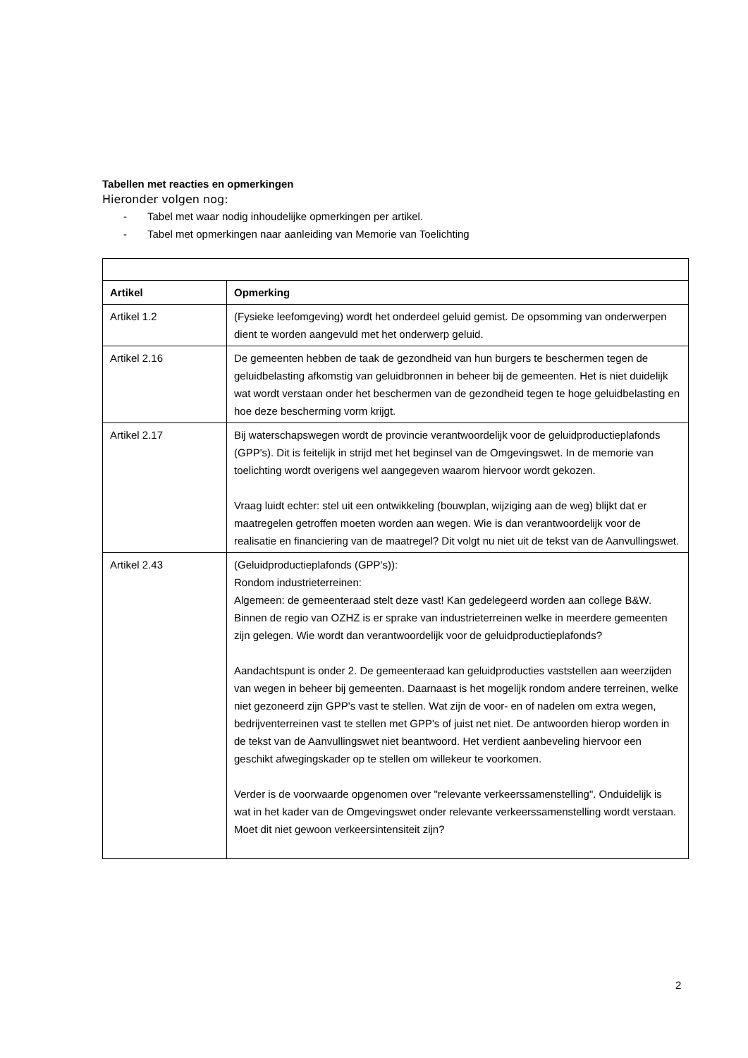Tabellen met reacties en opmerkingen
Hieronder volgen nog:
- Tabel met waar nodig inhoudelijke opmerkingen per artikel.
- Tabel met opmerkingen naar aanleiding van Memorie van Toelichting
| Artikel | Opmerking |
| --- | --- |
| Artikel 1.2 | (Fysieke leefomgeving) wordt het onderdeel geluid gemist. De opsomming van onderwerpen dient te worden aangevuld met het onderwerp geluid. |
| Artikel 2.16 | De gemeenten hebben de taak de gezondheid van hun burgers te beschermen tegen de geluidbelasting afkomstig van geluidbronnen in beheer bij de gemeenten. Het is niet duidelijk wat wordt verstaan onder het beschermen van de gezondheid tegen te hoge geluidbelasting en hoe deze bescherming vorm krijgt. |
| Artikel 2.17 | Bij waterschapswegen wordt de provincie verantwoordelijk voor de geluidproductieplafonds (GPP's). Dit is feitelijk in strijd met het beginsel van de Omgevingswet. In de memorie van toelichting wordt overigens wel aangegeven waarom hiervoor wordt gekozen. Vraag luidt echter: stel uit een ontwikkeling (bouwplan, wijziging aan de weg) blijkt dat er maatregelen getroffen moeten worden aan wegen. Wie is dan verantwoordelijk voor de realisatie en financiering van de maatregel? Dit volgt nu niet uit de tekst van de Aanvullingswet. |
| Artikel 2.43 | (Geluidproductieplafonds (GPP's)): Rondom industrieterreinen: Algemeen: de gemeenteraad stelt deze vast! Kan gedelegeerd worden aan college B&W. Binnen de regio van OZHZ is er sprake van industrieterreinen welke in meerdere gemeenten zijn gelegen. Wie wordt dan verantwoordelijk voor de geluidproductieplafonds? Aandachtspunt is onder 2. De gemeenteraad kan geluidproducties vaststellen aan weerzijden van wegen in beheer bij gemeenten. Daarnaast is het mogelijk rondom andere terreinen, welke niet gezoneerd zijn GPP's vast te stellen. Wat zijn de voor- en of nadelen om extra wegen, bedrijventerreinen vast te stellen met GPP's of juist net niet. De antwoorden hierop worden in de tekst van de Aanvullingswet niet beantwoord. Het verdient aanbeveling hiervoor een geschikt afwegingskader op te stellen om willekeur te voorkomen. Verder is de voorwaarde opgenomen over "relevante verkeerssamenstelling". Onduidelijk is wat in het kader van de Omgevingswet onder relevante verkeerssamenstelling wordt verstaan. Moet dit niet gewoon verkeersintensiteit zijn? |
2